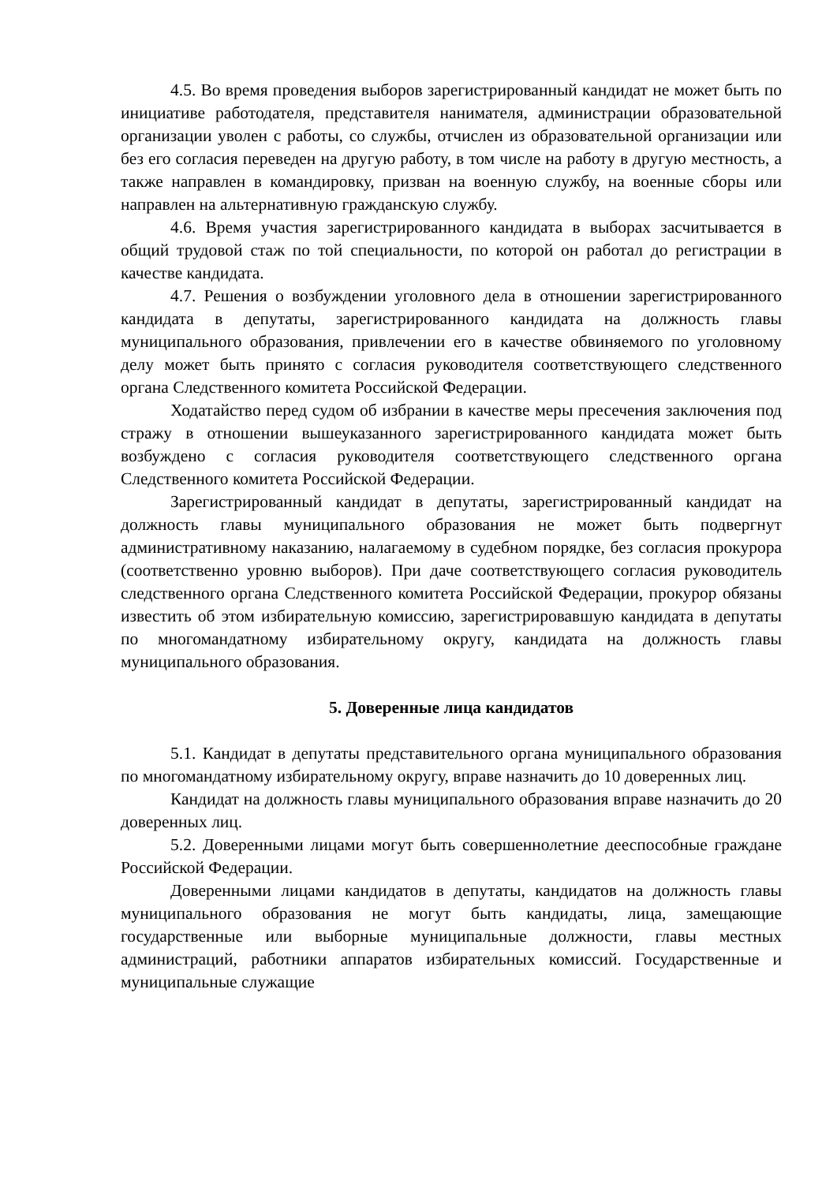4.5. Во время проведения выборов зарегистрированный кандидат не может быть по инициативе работодателя, представителя нанимателя, администрации образовательной организации уволен с работы, со службы, отчислен из образовательной организации или без его согласия переведен на другую работу, в том числе на работу в другую местность, а также направлен в командировку, призван на военную службу, на военные сборы или направлен на альтернативную гражданскую службу.
4.6. Время участия зарегистрированного кандидата в выборах засчитывается в общий трудовой стаж по той специальности, по которой он работал до регистрации в качестве кандидата.
4.7. Решения о возбуждении уголовного дела в отношении зарегистрированного кандидата в депутаты, зарегистрированного кандидата на должность главы муниципального образования, привлечении его в качестве обвиняемого по уголовному делу может быть принято с согласия руководителя соответствующего следственного органа Следственного комитета Российской Федерации.
Ходатайство перед судом об избрании в качестве меры пресечения заключения под стражу в отношении вышеуказанного зарегистрированного кандидата может быть возбуждено с согласия руководителя соответствующего следственного органа Следственного комитета Российской Федерации.
Зарегистрированный кандидат в депутаты, зарегистрированный кандидат на должность главы муниципального образования не может быть подвергнут административному наказанию, налагаемому в судебном порядке, без согласия прокурора (соответственно уровню выборов). При даче соответствующего согласия руководитель следственного органа Следственного комитета Российской Федерации, прокурор обязаны известить об этом избирательную комиссию, зарегистрировавшую кандидата в депутаты по многомандатному избирательному округу, кандидата на должность главы муниципального образования.
5. Доверенные лица кандидатов
5.1. Кандидат в депутаты представительного органа муниципального образования по многомандатному избирательному округу, вправе назначить до 10 доверенных лиц.
Кандидат на должность главы муниципального образования вправе назначить до 20 доверенных лиц.
5.2. Доверенными лицами могут быть совершеннолетние дееспособные граждане Российской Федерации.
Доверенными лицами кандидатов в депутаты, кандидатов на должность главы муниципального образования не могут быть кандидаты, лица, замещающие государственные или выборные муниципальные должности, главы местных администраций, работники аппаратов избирательных комиссий. Государственные и муниципальные служащие